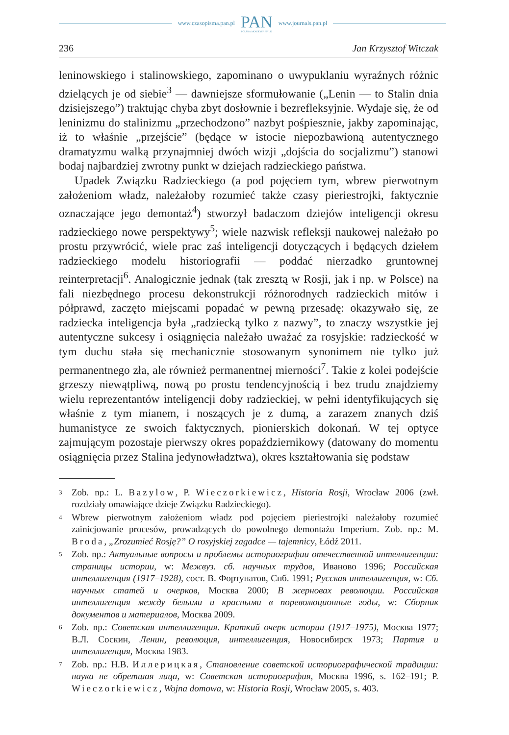www.czasopisma.pan.pl
PAN
POLSKA AKADEMIA NAUK
www.journals.pan.pl
236 Jan Krzysztof Witczak
leninowskiego i stalinowskiego, zapominano o uwypuklaniu wyraźnych różnic dzielących je od siebie<sup>3</sup> — dawniejsze sformułowanie („Lenin — to Stalin dnia dzisiejszego”) traktując chyba zbyt dosłownie i bezrefleksyjnie. Wydaje się, że od leninizmu do stalinizmu „przechodzono” nazbyt pośpiesznie, jakby zapominając, iż to właśnie „przejście” (będące w istocie niepozbawioną autentycznego dramatyzmu walką przynajmniej dwóch wizji „dojścia do socjalizmu”) stanowi bodaj najbardziej zwrotny punkt w dziejach radzieckiego państwa.
Upadek Związku Radzieckiego (a pod pojęciem tym, wbrew pierwotnym założeniom władz, należałoby rozumieć także czasy pieriestrojki, faktycznie oznaczające jego demontaż<sup>4</sup>) stworzył badaczom dziejów inteligencji okresu radzieckiego nowe perspektywy<sup>5</sup>; wiele nazwisk refleksji naukowej należało po prostu przywrócić, wiele prac zaś inteligencji dotyczących i będących dziełem radzieckiego modelu historiografii — poddać nierzadko gruntownej reinterpretacji<sup>6</sup>. Analogicznie jednak (tak zresztą w Rosji, jak i np. w Polsce) na fali niezbędnego procesu dekonstrukcji różnorodnych radzieckich mitów i półprawd, zaczęto miejscami popadać w pewną przesadę: okazywało się, ze radziecka inteligencja była „radziecką tylko z nazwy”, to znaczy wszystkie jej autentyczne sukcesy i osiągnięcia należało uważać za rosyjskie: radzieckość w tym duchu stała się mechanicznie stosowanym synonimem nie tylko już permanentnego zła, ale również permanentnej mierności<sup>7</sup>. Takie z kolei podejście grzeszy niewątpliwą, nową po prostu tendencyjnością i bez trudu znajdziemy wielu reprezentantów inteligencji doby radzieckiej, w pełni identyfikujących się właśnie z tym mianem, i noszących je z dumą, a zarazem znanych dziś humanistyce ze swoich faktycznych, pionierskich dokonań. W tej optyce zajmującym pozostaje pierwszy okres popaździernikowy (datowany do momentu osiągnięcia przez Stalina jedynowładztwa), okres kształtowania się podstaw
3 Zob. np.: L. Bazylow, P. Wieczorkiewicz, Historia Rosji, Wrocław 2006 (zwł. rozdziały omawiające dzieje Związku Radzieckiego).
4 Wbrew pierwotnym założeniom władz pod pojęciem pieriestrojki należałoby rozumieć zainicjowanie procesów, prowadzących do powolnego demontażu Imperium. Zob. np.: M. Broda, „Zrozumieć Rosję?” O rosyjskiej zagadce — tajemnicy, Łódź 2011.
5 Zob. np.: Актуальные вопросы и проблемы историографии отечественной интеллигенции: страницы истории, w: Межвуз. сб. научных трудов, Иваново 1996; Российская интеллигенция (1917–1928), сост. В. Фортунатов, Спб. 1991; Русская интеллигенция, w: Сб. научных статей и очерков, Москва 2000; В жерновах революции. Российская интеллигенция между белыми и красными в пореволюционные годы, w: Сборник документов и материалов, Москва 2009.
6 Zob. np.: Советская интеллигенция. Краткий очерк истории (1917–1975), Москва 1977; В.Л. Соскин, Ленин, революция, интеллигенция, Новосибирск 1973; Партия и интеллигенция, Москва 1983.
7 Zob. np.: Н.В. Иллерицкая, Становление советской историографической традиции: наука не обретшая лица, w: Советская историография, Москва 1996, s. 162–191; P. Wieczorkiewicz, Wojna domowa, w: Historia Rosji, Wrocław 2005, s. 403.